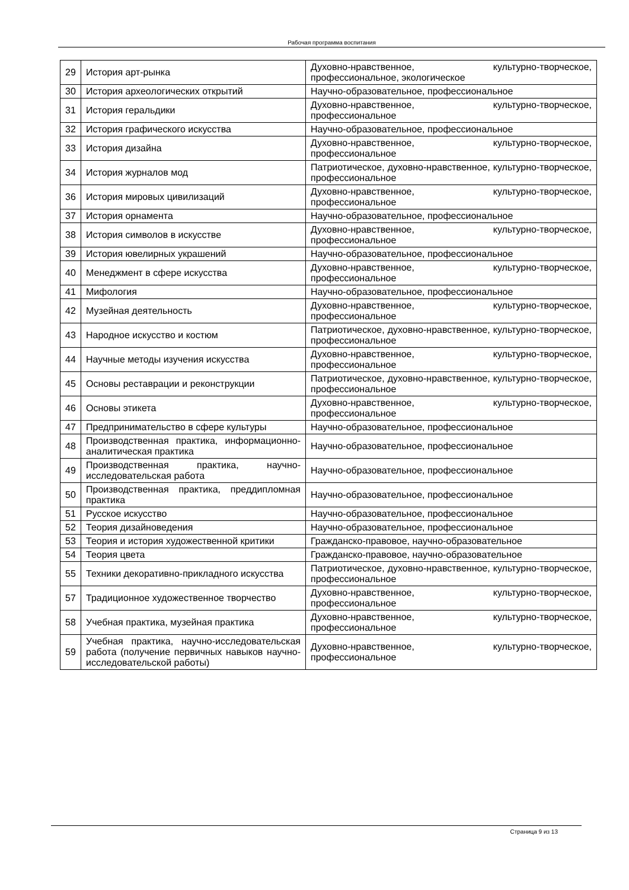Рабочая программа воспитания
| 29 | История арт-рынка | Духовно-нравственное, культурно-творческое, профессиональное, экологическое |
| 30 | История археологических открытий | Научно-образовательное, профессиональное |
| 31 | История геральдики | Духовно-нравственное, культурно-творческое, профессиональное |
| 32 | История графического искусства | Научно-образовательное, профессиональное |
| 33 | История дизайна | Духовно-нравственное, культурно-творческое, профессиональное |
| 34 | История журналов мод | Патриотическое, духовно-нравственное, культурно-творческое, профессиональное |
| 36 | История мировых цивилизаций | Духовно-нравственное, культурно-творческое, профессиональное |
| 37 | История орнамента | Научно-образовательное, профессиональное |
| 38 | История символов в искусстве | Духовно-нравственное, культурно-творческое, профессиональное |
| 39 | История ювелирных украшений | Научно-образовательное, профессиональное |
| 40 | Менеджмент в сфере искусства | Духовно-нравственное, культурно-творческое, профессиональное |
| 41 | Мифология | Научно-образовательное, профессиональное |
| 42 | Музейная деятельность | Духовно-нравственное, культурно-творческое, профессиональное |
| 43 | Народное искусство и костюм | Патриотическое, духовно-нравственное, культурно-творческое, профессиональное |
| 44 | Научные методы изучения искусства | Духовно-нравственное, культурно-творческое, профессиональное |
| 45 | Основы реставрации и реконструкции | Патриотическое, духовно-нравственное, культурно-творческое, профессиональное |
| 46 | Основы этикета | Духовно-нравственное, культурно-творческое, профессиональное |
| 47 | Предпринимательство в сфере культуры | Научно-образовательное, профессиональное |
| 48 | Производственная практика, информационно-аналитическая практика | Научно-образовательное, профессиональное |
| 49 | Производственная практика, научно-исследовательская работа | Научно-образовательное, профессиональное |
| 50 | Производственная практика, преддипломная практика | Научно-образовательное, профессиональное |
| 51 | Русское искусство | Научно-образовательное, профессиональное |
| 52 | Теория дизайноведения | Научно-образовательное, профессиональное |
| 53 | Теория и история художественной критики | Гражданско-правовое, научно-образовательное |
| 54 | Теория цвета | Гражданско-правовое, научно-образовательное |
| 55 | Техники декоративно-прикладного искусства | Патриотическое, духовно-нравственное, культурно-творческое, профессиональное |
| 57 | Традиционное художественное творчество | Духовно-нравственное, культурно-творческое, профессиональное |
| 58 | Учебная практика, музейная практика | Духовно-нравственное, культурно-творческое, профессиональное |
| 59 | Учебная практика, научно-исследовательская работа (получение первичных навыков научно-исследовательской работы) | Духовно-нравственное, культурно-творческое, профессиональное |
Страница 9 из 13